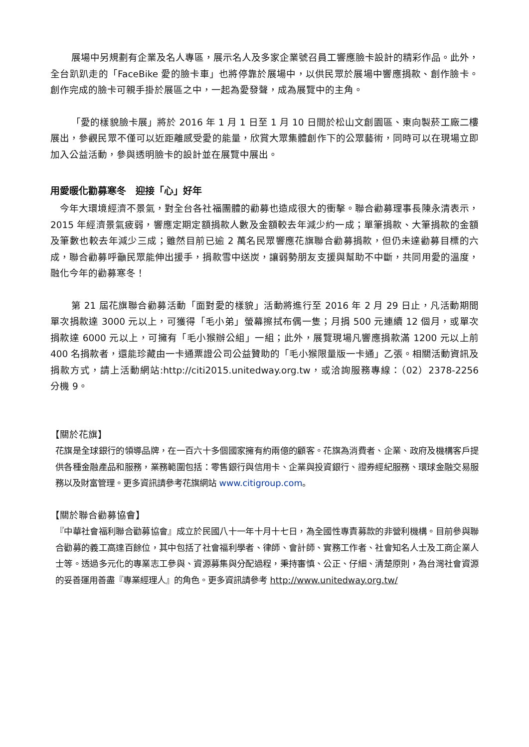展場中另規劃有企業及名人專區，展示名人及多家企業號召員工響應臉卡設計的精彩作品。此外，全台趴趴走的「FaceBike 愛的臉卡車」也將停靠於展場中，以供民眾於展場中響應捐款、創作臉卡。創作完成的臉卡可親手掛於展區之中，一起為愛發聲，成為展覽中的主角。
「愛的樣貌臉卡展」將於 2016 年 1 月 1 日至 1 月 10 日間於松山文創園區、東向製菸工廠二樓展出，參觀民眾不僅可以近距離感受愛的能量，欣賞大眾集體創作下的公眾藝術，同時可以在現場立即加入公益活動，參與透明臉卡的設計並在展覽中展出。
用愛暖化勸募寒冬　迎接「心」好年
　今年大環境經濟不景氣，對全台各社福團體的勸募也造成很大的衝擊。聯合勸募理事長陳永清表示，2015 年經濟景氣疲弱，響應定期定額捐款人數及金額較去年減少約一成；單筆捐款、大筆捐款的金額及筆數也較去年減少三成；雖然目前已逾 2 萬名民眾響應花旗聯合勸募捐款，但仍未達勸募目標的六成，聯合勸募呼籲民眾能伸出援手，捐款雪中送炭，讓弱勢朋友支援與幫助不中斷，共同用愛的溫度，融化今年的勸募寒冬！
第 21 屆花旗聯合勸募活動「面對愛的樣貌」活動將進行至 2016 年 2 月 29 日止，凡活動期間單次捐款達 3000 元以上，可獲得「毛小弟」螢幕擦拭布偶一隻；月捐 500 元連續 12 個月，或單次捐款達 6000 元以上，可擁有「毛小猴辦公組」一組；此外，展覽現場凡響應捐款滿 1200 元以上前 400 名捐款者，還能珍藏由一卡通票證公司公益贊助的「毛小猴限量版一卡通」乙張。相關活動資訊及捐款方式，請上活動網站:http://citi2015.unitedway.org.tw，或洽詢服務專線：（02）2378-2256 分機 9。
【關於花旗】
花旗是全球銀行的領導品牌，在一百六十多個國家擁有約兩億的顧客。花旗為消費者、企業、政府及機構客戶提供各種金融產品和服務，業務範圍包括：零售銀行與信用卡、企業與投資銀行、證券經紀服務、環球金融交易服務以及財富管理。更多資訊請參考花旗網站 www.citigroup.com。
【關於聯合勸募協會】
『中華社會福利聯合勸募協會』成立於民國八十一年十月十七日，為全國性專責募款的非營利機構。目前參與聯合勸募的義工高達百餘位，其中包括了社會福利學者、律師、會計師、實務工作者、社會知名人士及工商企業人士等。透過多元化的專業志工參與、資源募集與分配過程，秉持審慎、公正、仔細、清楚原則，為台灣社會資源的妥善運用善盡『專業經理人』的角色。更多資訊請參考 http://www.unitedway.org.tw/